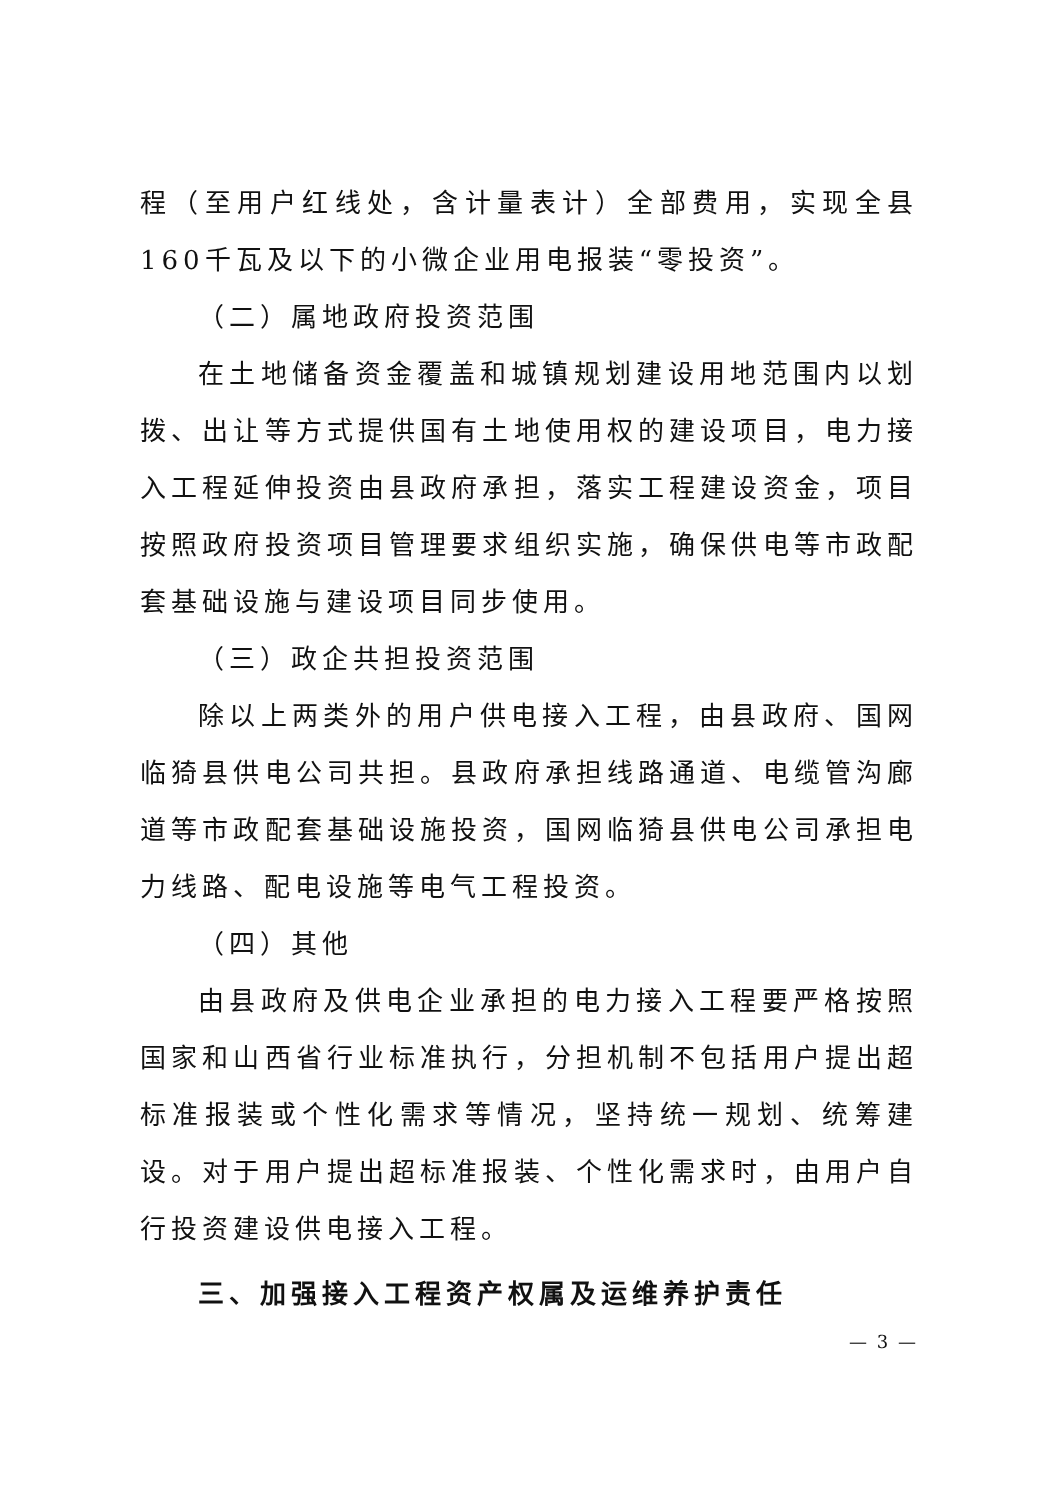程（至用户红线处，含计量表计）全部费用，实现全县160千瓦及以下的小微企业用电报装“零投资”。
（二）属地政府投资范围
在土地储备资金覆盖和城镇规划建设用地范围内以划拨、出让等方式提供国有土地使用权的建设项目，电力接入工程延伸投资由县政府承担，落实工程建设资金，项目按照政府投资项目管理要求组织实施，确保供电等市政配套基础设施与建设项目同步使用。
（三）政企共担投资范围
除以上两类外的用户供电接入工程，由县政府、国网临猗县供电公司共担。县政府承担线路通道、电缆管沟廊道等市政配套基础设施投资，国网临猗县供电公司承担电力线路、配电设施等电气工程投资。
（四）其他
由县政府及供电企业承担的电力接入工程要严格按照国家和山西省行业标准执行，分担机制不包括用户提出超标准报装或个性化需求等情况，坚持统一规划、统筹建设。对于用户提出超标准报装、个性化需求时，由用户自行投资建设供电接入工程。
三、加强接入工程资产权属及运维养护责任
— 3 —